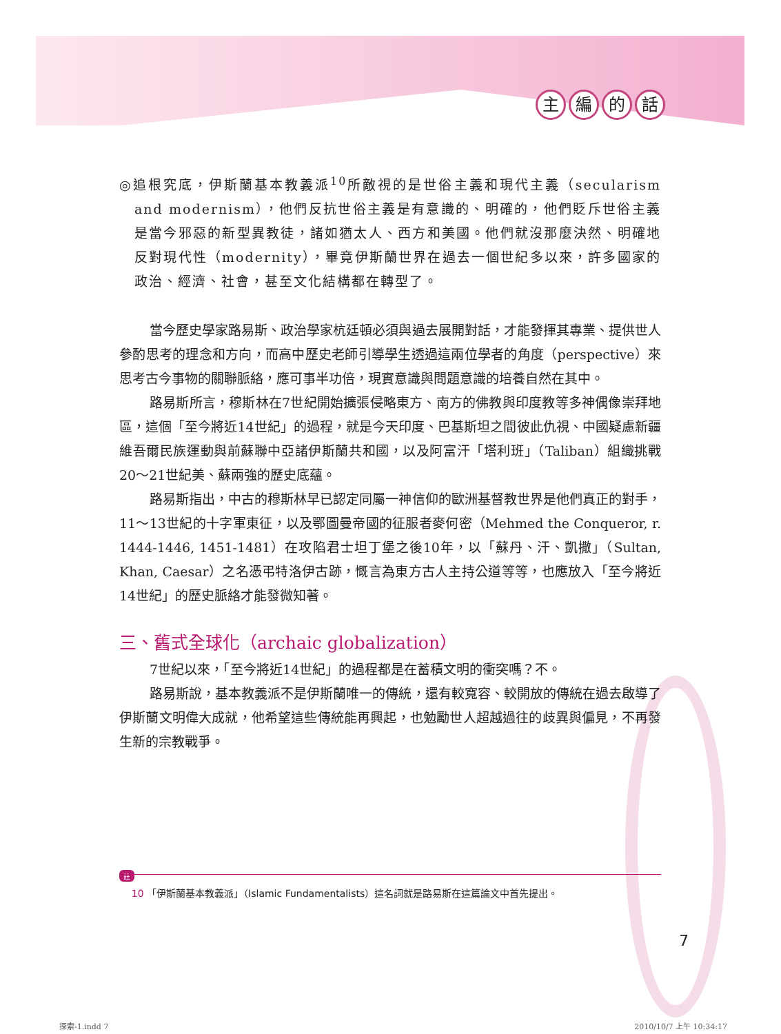主編的話
◎追根究底，伊斯蘭基本教義派<sup>10</sup>所敵視的是世俗主義和現代主義（secularism and modernism），他們反抗世俗主義是有意識的、明確的，他們貶斥世俗主義是當今邪惡的新型異教徒，諸如猶太人、西方和美國。他們就沒那麼決然、明確地反對現代性（modernity），畢竟伊斯蘭世界在過去一個世紀多以來，許多國家的政治、經濟、社會，甚至文化結構都在轉型了。
當今歷史學家路易斯、政治學家杭廷頓必須與過去展開對話，才能發揮其專業、提供世人參酌思考的理念和方向，而高中歷史老師引導學生透過這兩位學者的角度（perspective）來思考古今事物的關聯脈絡，應可事半功倍，現實意識與問題意識的培養自然在其中。
路易斯所言，穆斯林在7世紀開始擴張侵略東方、南方的佛教與印度教等多神偶像崇拜地區，這個「至今將近14世紀」的過程，就是今天印度、巴基斯坦之間彼此仇視、中國疑慮新疆維吾爾民族運動與前蘇聯中亞諸伊斯蘭共和國，以及阿富汗「塔利班」（Taliban）組織挑戰20～21世紀美、蘇兩強的歷史底蘊。
路易斯指出，中古的穆斯林早已認定同屬一神信仰的歐洲基督教世界是他們真正的對手，11～13世紀的十字軍東征，以及鄂圖曼帝國的征服者麥何密（Mehmed the Conqueror, r. 1444-1446, 1451-1481）在攻陷君士坦丁堡之後10年，以「蘇丹、汗、凱撒」（Sultan, Khan, Caesar）之名憑弔特洛伊古跡，慨言為東方古人主持公道等等，也應放入「至今將近14世紀」的歷史脈絡才能發微知著。
三、舊式全球化（archaic globalization）
7世紀以來，「至今將近14世紀」的過程都是在蓄積文明的衝突嗎？不。
路易斯說，基本教義派不是伊斯蘭唯一的傳統，還有較寬容、較開放的傳統在過去啟導了伊斯蘭文明偉大成就，他希望這些傳統能再興起，也勉勵世人超越過往的歧異與偏見，不再發生新的宗教戰爭。
註
10 「伊斯蘭基本教義派」（Islamic Fundamentalists）這名詞就是路易斯在這篇論文中首先提出。
7
探索-1.indd 7 2010/10/7 上午 10:34:17